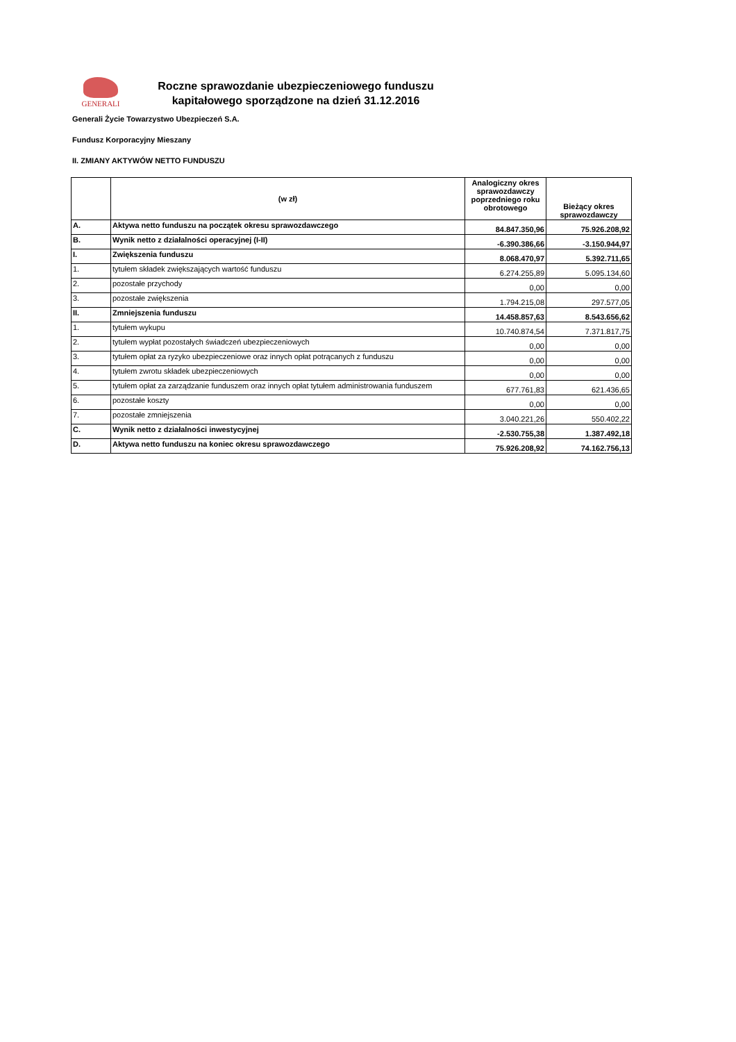GENERALI
Roczne sprawozdanie ubezpieczeniowego funduszu kapitałowego sporządzone na dzień 31.12.2016
Generali Życie Towarzystwo Ubezpieczeń S.A.
Fundusz Korporacyjny Mieszany
II. ZMIANY AKTYWÓW NETTO FUNDUSZU
| | (w zł) | Analogiczny okres sprawozdawczy poprzedniego roku obrotowego | Bieżący okres sprawozdawczy |
| --- | --- | --- | --- |
| A. | Aktywa netto funduszu na początek okresu sprawozdawczego | 84.847.350,96 | 75.926.208,92 |
| B. | Wynik netto z działalności operacyjnej (I-II) | -6.390.386,66 | -3.150.944,97 |
| I. | Zwiększenia funduszu | 8.068.470,97 | 5.392.711,65 |
| 1. | tytułem składek zwiększających wartość funduszu | 6.274.255,89 | 5.095.134,60 |
| 2. | pozostałe przychody | 0,00 | 0,00 |
| 3. | pozostałe zwiększenia | 1.794.215,08 | 297.577,05 |
| II. | Zmniejszenia funduszu | 14.458.857,63 | 8.543.656,62 |
| 1. | tytułem wykupu | 10.740.874,54 | 7.371.817,75 |
| 2. | tytułem wypłat pozostałych świadczeń ubezpieczeniowych | 0,00 | 0,00 |
| 3. | tytułem opłat za ryzyko ubezpieczeniowe oraz innych opłat potrącanych z funduszu | 0,00 | 0,00 |
| 4. | tytułem zwrotu składek ubezpieczeniowych | 0,00 | 0,00 |
| 5. | tytułem opłat za zarządzanie funduszem oraz innych opłat tytułem administrowania funduszem | 677.761,83 | 621.436,65 |
| 6. | pozostałe koszty | 0,00 | 0,00 |
| 7. | pozostałe zmniejszenia | 3.040.221,26 | 550.402,22 |
| C. | Wynik netto z działalności inwestycyjnej | -2.530.755,38 | 1.387.492,18 |
| D. | Aktywa netto funduszu na koniec okresu sprawozdawczego | 75.926.208,92 | 74.162.756,13 |